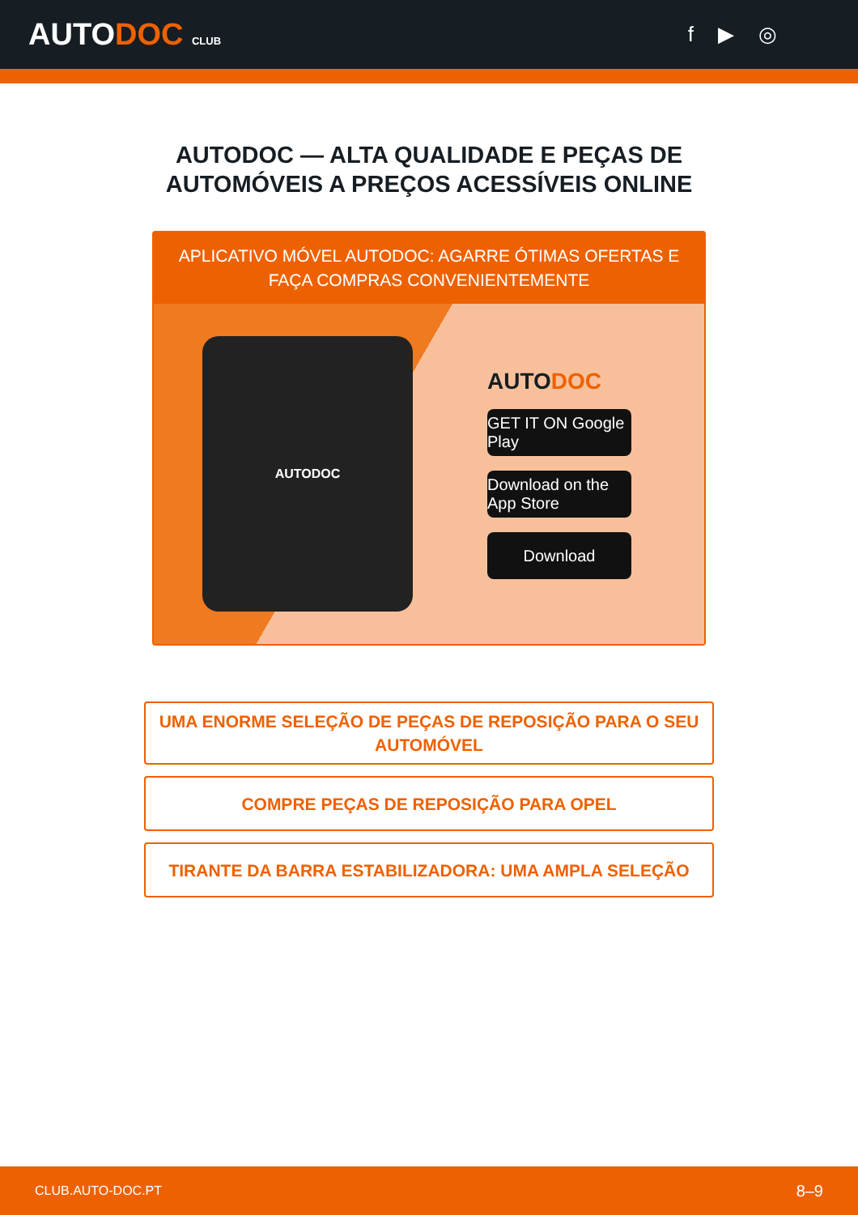AUTODOC CLUB
f ▶ ◎
AUTODOC — ALTA QUALIDADE E PEÇAS DE
AUTOMÓVEIS A PREÇOS ACESSÍVEIS ONLINE
APLICATIVO MÓVEL AUTODOC: AGARRE ÓTIMAS OFERTAS E FAÇA COMPRAS CONVENIENTEMENTE
AUTODOC
AUTODOC
GET IT ON Google Play
Download on the App Store
Download
UMA ENORME SELEÇÃO DE PEÇAS DE REPOSIÇÃO PARA O SEU AUTOMÓVEL
COMPRE PEÇAS DE REPOSIÇÃO PARA OPEL
TIRANTE DA BARRA ESTABILIZADORA: UMA AMPLA SELEÇÃO
CLUB.AUTO-DOC.PT 8–9